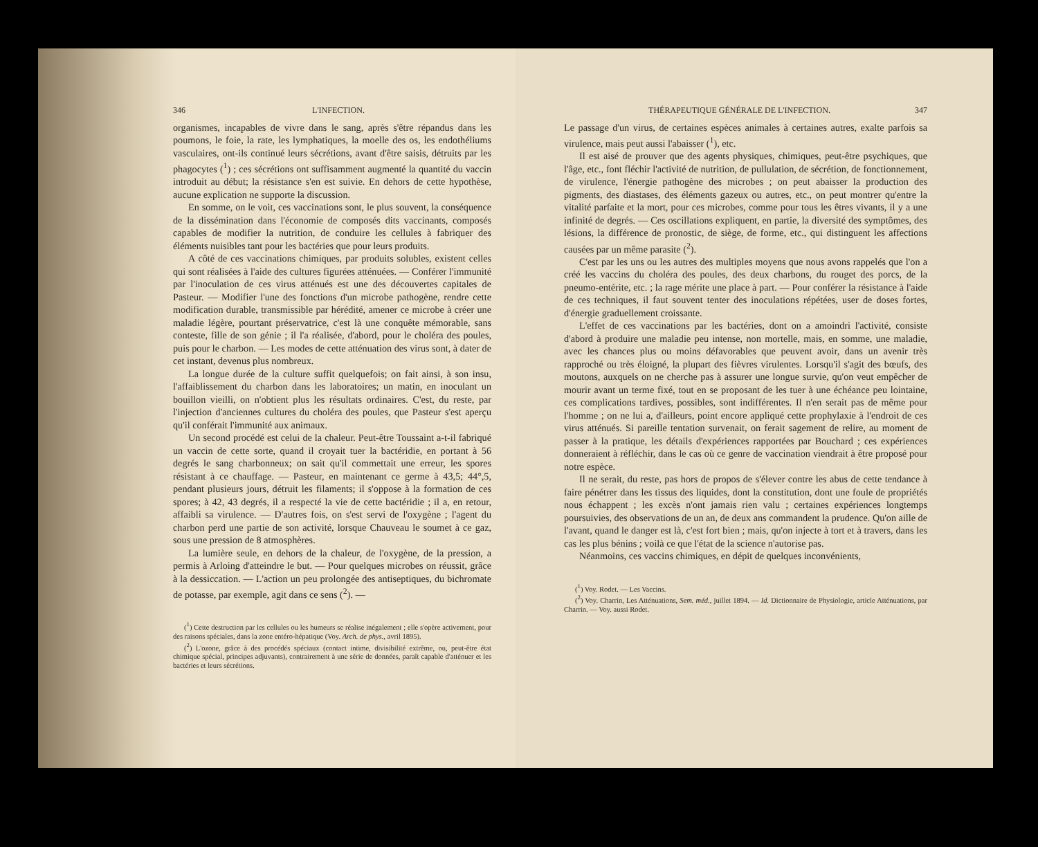346 L'INFECTION.
organismes, incapables de vivre dans le sang, après s'être répandus dans les poumons, le foie, la rate, les lymphatiques, la moelle des os, les endothéliums vasculaires, ont-ils continué leurs sécrétions, avant d'être saisis, détruits par les phagocytes (<sup>1</sup>) ; ces sécrétions ont suffisamment augmenté la quantité du vaccin introduit au début; la résistance s'en est suivie. En dehors de cette hypothèse, aucune explication ne supporte la discussion.
En somme, on le voit, ces vaccinations sont, le plus souvent, la conséquence de la dissémination dans l'économie de composés dits vaccinants, composés capables de modifier la nutrition, de conduire les cellules à fabriquer des éléments nuisibles tant pour les bactéries que pour leurs produits.
A côté de ces vaccinations chimiques, par produits solubles, existent celles qui sont réalisées à l'aide des cultures figurées atténuées. — Conférer l'immunité par l'inoculation de ces virus atténués est une des découvertes capitales de Pasteur. — Modifier l'une des fonctions d'un microbe pathogène, rendre cette modification durable, transmissible par hérédité, amener ce microbe à créer une maladie légère, pourtant préservatrice, c'est là une conquête mémorable, sans conteste, fille de son génie ; il l'a réalisée, d'abord, pour le choléra des poules, puis pour le charbon. — Les modes de cette atténuation des virus sont, à dater de cet instant, devenus plus nombreux.
La longue durée de la culture suffit quelquefois; on fait ainsi, à son insu, l'affaiblissement du charbon dans les laboratoires; un matin, en inoculant un bouillon vieilli, on n'obtient plus les résultats ordinaires. C'est, du reste, par l'injection d'anciennes cultures du choléra des poules, que Pasteur s'est aperçu qu'il conférait l'immunité aux animaux.
Un second procédé est celui de la chaleur. Peut-être Toussaint a-t-il fabriqué un vaccin de cette sorte, quand il croyait tuer la bactéridie, en portant à 56 degrés le sang charbonneux; on sait qu'il commettait une erreur, les spores résistant à ce chauffage. — Pasteur, en maintenant ce germe à 43,5; 44°,5, pendant plusieurs jours, détruit les filaments; il s'oppose à la formation de ces spores; à 42, 43 degrés, il a respecté la vie de cette bactéridie ; il a, en retour, affaibli sa virulence. — D'autres fois, on s'est servi de l'oxygène ; l'agent du charbon perd une partie de son activité, lorsque Chauveau le soumet à ce gaz, sous une pression de 8 atmosphères.
La lumière seule, en dehors de la chaleur, de l'oxygène, de la pression, a permis à Arloing d'atteindre le but. — Pour quelques microbes on réussit, grâce à la dessiccation. — L'action un peu prolongée des antiseptiques, du bichromate de potasse, par exemple, agit dans ce sens (<sup>2</sup>). —
(<sup>1</sup>) Cette destruction par les cellules ou les humeurs se réalise inégalement ; elle s'opère activement, pour des raisons spéciales, dans la zone entéro-hépatique (Voy. Arch. de phys., avril 1895).
(<sup>2</sup>) L'ozone, grâce à des procédés spéciaux (contact intime, divisibilité extrême, ou, peut-être état chimique spécial, principes adjuvants), contrairement à une série de données, paraît capable d'atténuer et les bactéries et leurs sécrétions.
THÉRAPEUTIQUE GÉNÉRALE DE L'INFECTION. 347
Le passage d'un virus, de certaines espèces animales à certaines autres, exalte parfois sa virulence, mais peut aussi l'abaisser (<sup>1</sup>), etc.
Il est aisé de prouver que des agents physiques, chimiques, peut-être psychiques, que l'âge, etc., font fléchir l'activité de nutrition, de pullulation, de sécrétion, de fonctionnement, de virulence, l'énergie pathogène des microbes ; on peut abaisser la production des pigments, des diastases, des éléments gazeux ou autres, etc., on peut montrer qu'entre la vitalité parfaite et la mort, pour ces microbes, comme pour tous les êtres vivants, il y a une infinité de degrés. — Ces oscillations expliquent, en partie, la diversité des symptômes, des lésions, la différence de pronostic, de siège, de forme, etc., qui distinguent les affections causées par un même parasite (<sup>2</sup>).
C'est par les uns ou les autres des multiples moyens que nous avons rappelés que l'on a créé les vaccins du choléra des poules, des deux charbons, du rouget des porcs, de la pneumo-entérite, etc. ; la rage mérite une place à part. — Pour conférer la résistance à l'aide de ces techniques, il faut souvent tenter des inoculations répétées, user de doses fortes, d'énergie graduellement croissante.
L'effet de ces vaccinations par les bactéries, dont on a amoindri l'activité, consiste d'abord à produire une maladie peu intense, non mortelle, mais, en somme, une maladie, avec les chances plus ou moins défavorables que peuvent avoir, dans un avenir très rapproché ou très éloigné, la plupart des fièvres virulentes. Lorsqu'il s'agit des bœufs, des moutons, auxquels on ne cherche pas à assurer une longue survie, qu'on veut empêcher de mourir avant un terme fixé, tout en se proposant de les tuer à une échéance peu lointaine, ces complications tardives, possibles, sont indifférentes. Il n'en serait pas de même pour l'homme ; on ne lui a, d'ailleurs, point encore appliqué cette prophylaxie à l'endroit de ces virus atténués. Si pareille tentation survenait, on ferait sagement de relire, au moment de passer à la pratique, les détails d'expériences rapportées par Bouchard ; ces expériences donneraient à réfléchir, dans le cas où ce genre de vaccination viendrait à être proposé pour notre espèce.
Il ne serait, du reste, pas hors de propos de s'élever contre les abus de cette tendance à faire pénétrer dans les tissus des liquides, dont la constitution, dont une foule de propriétés nous échappent ; les excès n'ont jamais rien valu ; certaines expériences longtemps poursuivies, des observations de un an, de deux ans commandent la prudence. Qu'on aille de l'avant, quand le danger est là, c'est fort bien ; mais, qu'on injecte à tort et à travers, dans les cas les plus bénins ; voilà ce que l'état de la science n'autorise pas.
Néanmoins, ces vaccins chimiques, en dépit de quelques inconvénients,
(<sup>1</sup>) Voy. Rodet. — Les Vaccins.
(<sup>2</sup>) Voy. Charrin, Les Atténuations, Sem. méd., juillet 1894. — Id. Dictionnaire de Physiologie, article Atténuations, par Charrin. — Voy. aussi Rodet.